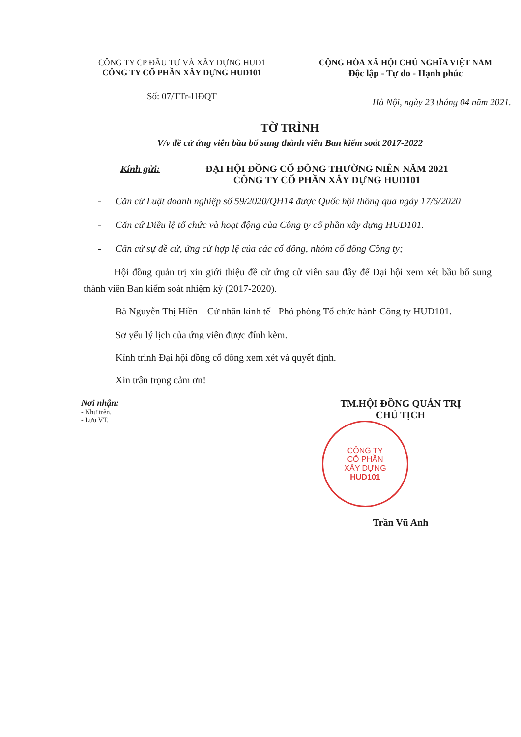CÔNG TY CP ĐẦU TƯ VÀ XÂY DỰNG HUD1
CÔNG TY CỔ PHẦN XÂY DỰNG HUD101
Số: 07/TTr-HĐQT
CỘNG HÒA XÃ HỘI CHỦ NGHĨA VIỆT NAM
Độc lập - Tự do - Hạnh phúc
Hà Nội, ngày 23 tháng 04 năm 2021.
TỜ TRÌNH
V/v đề cử ứng viên bầu bổ sung thành viên Ban kiểm soát 2017-2022
Kính gửi: ĐẠI HỘI ĐỒNG CỔ ĐÔNG THƯỜNG NIÊN NĂM 2021
CÔNG TY CỔ PHẦN XÂY DỰNG HUD101
- Căn cứ Luật doanh nghiệp số 59/2020/QH14 được Quốc hội thông qua ngày 17/6/2020
- Căn cứ Điều lệ tổ chức và hoạt động của Công ty cổ phần xây dựng HUD101.
- Căn cứ sự đề cử, ứng cử hợp lệ của các cổ đông, nhóm cổ đông Công ty;
Hội đồng quản trị xin giới thiệu đề cử ứng cử viên sau đây để Đại hội xem xét bầu bổ sung thành viên Ban kiểm soát nhiệm kỳ (2017-2020).
- Bà Nguyễn Thị Hiền – Cử nhân kinh tế - Phó phòng Tổ chức hành Công ty HUD101.
Sơ yếu lý lịch của ứng viên được đính kèm.
Kính trình Đại hội đồng cổ đông xem xét và quyết định.
Xin trân trọng cảm ơn!
Nơi nhận:
- Như trên.
- Lưu VT.
TM.HỘI ĐỒNG QUẢN TRỊ
CHỦ TỊCH
CÔNG TY
CỔ PHẦN
XÂY DỰNG
HUD101
Trần Vũ Anh